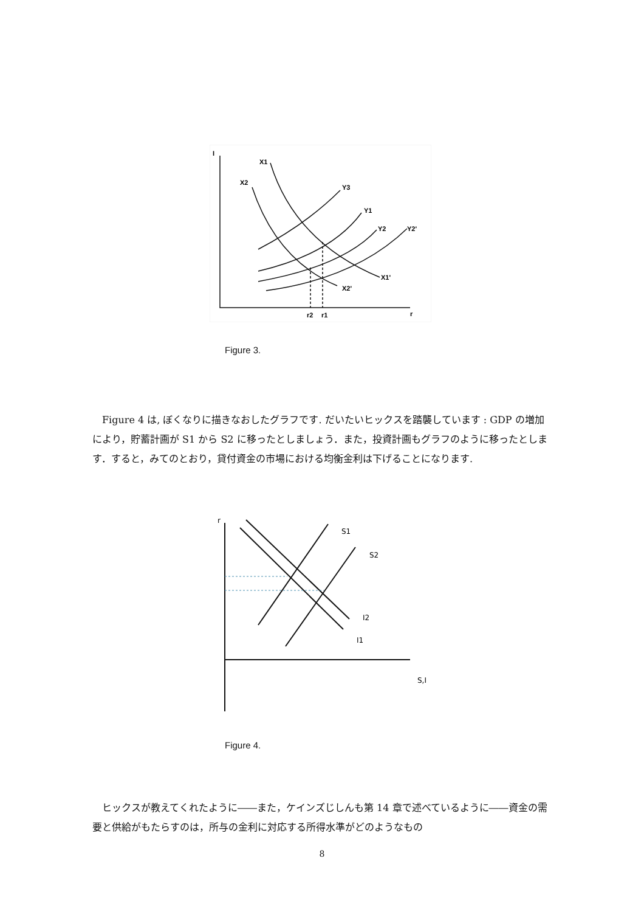I
X1
X2
Y3
Y1
Y2
Y2'
X1'
X2'
r2
r1
r
Figure 3.
　Figure 4 は, ぼくなりに描きなおしたグラフです. だいたいヒックスを踏襲しています : GDP の増加により，貯蓄計画が S1 から S2 に移ったとしましょう．また，投資計画もグラフのように移ったとします．すると，みてのとおり，貸付資金の市場における均衡金利は下げることになります.
r
S1
S2
I2
I1
S,I
Figure 4.
　ヒックスが教えてくれたように――また，ケインズじしんも第 14 章で述べているように――資金の需要と供給がもたらすのは，所与の金利に対応する所得水準がどのようなもの
8